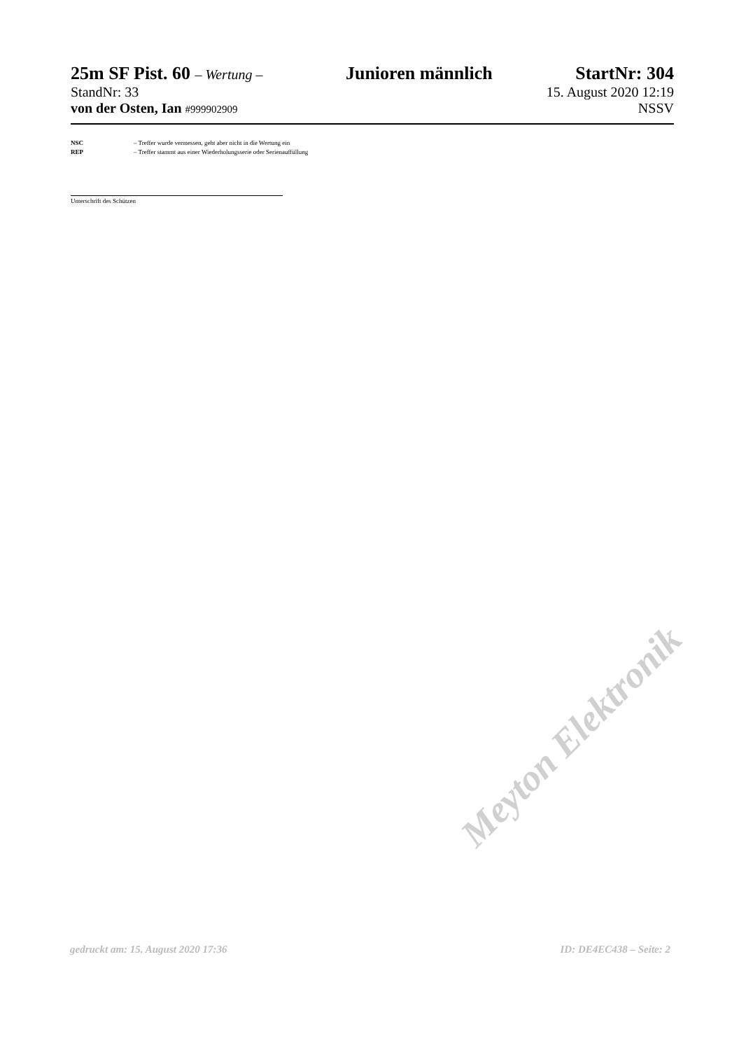25m SF Pist. 60 – Wertung – Junioren männlich StartNr: 304
StandNr: 33 15. August 2020 12:19
von der Osten, Ian #999902909 NSSV
NSC – Treffer wurde vermessen, geht aber nicht in die Wertung ein
REP – Treffer stammt aus einer Wiederholungsserie oder Serienauffüllung
Unterschrift des Schützen
Meyton Elektronik
gedruckt am: 15. August 2020 17:36 ID: DE4EC438 – Seite: 2